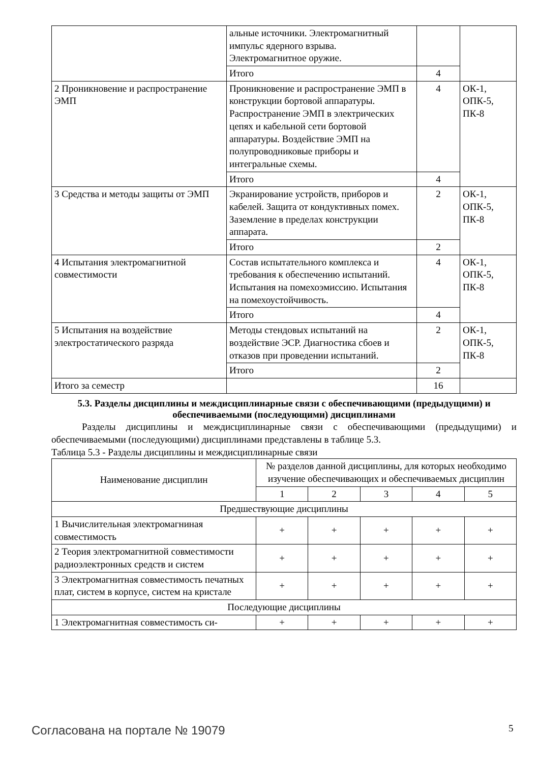| | альные источники. Электромагнитный импульс ядерного взрыва. Электромагнитное оружие. | | |
| | Итого | 4 | |
| 2 Проникновение и распространение ЭМП | Проникновение и распространение ЭМП в конструкции бортовой аппаратуры. Распространение ЭМП в электрических цепях и кабельной сети бортовой аппаратуры. Воздействие ЭМП на полупроводниковые приборы и интегральные схемы. | 4 | ОК-1, ОПК-5, ПК-8 |
| | Итого | 4 | |
| 3 Средства и методы защиты от ЭМП | Экранирование устройств, приборов и кабелей. Защита от кондуктивных помех. Заземление в пределах конструкции аппарата. | 2 | ОК-1, ОПК-5, ПК-8 |
| | Итого | 2 | |
| 4 Испытания электромагнитной совместимости | Состав испытательного комплекса и требования к обеспечению испытаний. Испытания на помехоэмиссию. Испытания на помехоустойчивость. | 4 | ОК-1, ОПК-5, ПК-8 |
| | Итого | 4 | |
| 5 Испытания на воздействие электростатического разряда | Методы стендовых испытаний на воздействие ЭСР. Диагностика сбоев и отказов при проведении испытаний. | 2 | ОК-1, ОПК-5, ПК-8 |
| | Итого | 2 | |
| Итого за семестр | | 16 | |
5.3. Разделы дисциплины и междисциплинарные связи с обеспечивающими (предыдущими) и обеспечиваемыми (последующими) дисциплинами
Разделы дисциплины и междисциплинарные связи с обеспечивающими (предыдущими) и обеспечиваемыми (последующими) дисциплинами представлены в таблице 5.3.
Таблица 5.3 - Разделы дисциплины и междисциплинарные связи
| Наименование дисциплин | № разделов данной дисциплины, для которых необходимо изучение обеспечивающих и обеспечиваемых дисциплин | | | | |
| --- | --- | --- | --- | --- | --- |
| | 1 | 2 | 3 | 4 | 5 |
| Предшествующие дисциплины | | | | | |
| 1 Вычислительная электромагниная совместимость | + | + | + | + | + |
| 2 Теория электромагнитной совместимости радиоэлектронных средств и систем | + | + | + | + | + |
| 3 Электромагнитная совместимость печатных плат, систем в корпусе, систем на кристале | + | + | + | + | + |
| Последующие дисциплины | | | | | |
| 1 Электромагнитная совместимость си- | + | + | + | + | + |
Согласована на портале № 19079 5